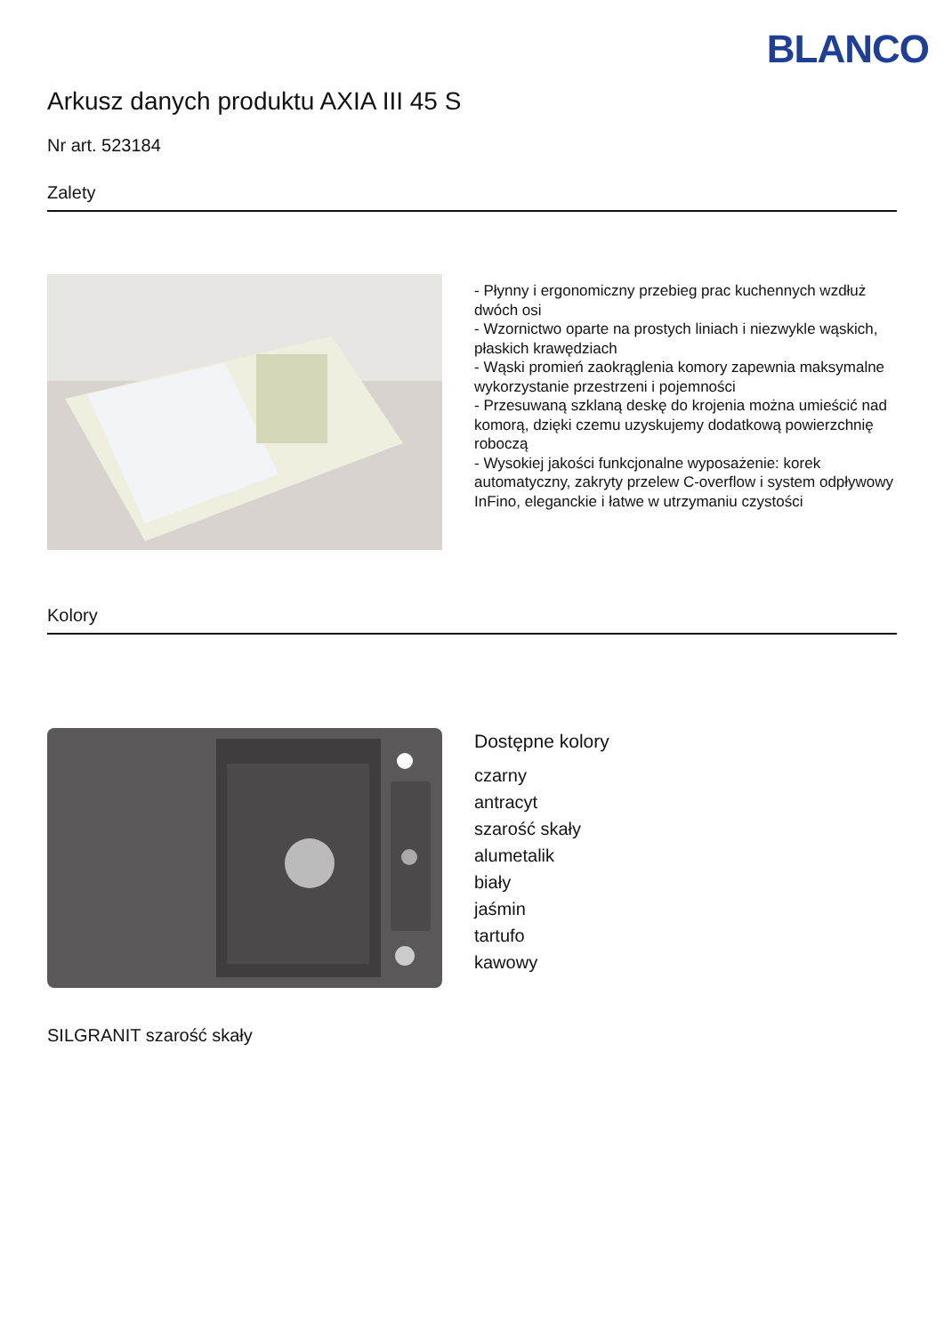BLANCO
Arkusz danych produktu AXIA III 45 S
Nr art. 523184
Zalety
- Płynny i ergonomiczny przebieg prac kuchennych wzdłuż dwóch osi
- Wzornictwo oparte na prostych liniach i niezwykle wąskich, płaskich krawędziach
- Wąski promień zaokrąglenia komory zapewnia maksymalne wykorzystanie przestrzeni i pojemności
- Przesuwaną szklaną deskę do krojenia można umieścić nad komorą, dzięki czemu uzyskujemy dodatkową powierzchnię roboczą
- Wysokiej jakości funkcjonalne wyposażenie: korek automatyczny, zakryty przelew C-overflow i system odpływowy InFino, eleganckie i łatwe w utrzymaniu czystości
Kolory
Dostępne kolory
czarny
antracyt
szarość skały
alumetalik
biały
jaśmin
tartufo
kawowy
SILGRANIT szarość skały